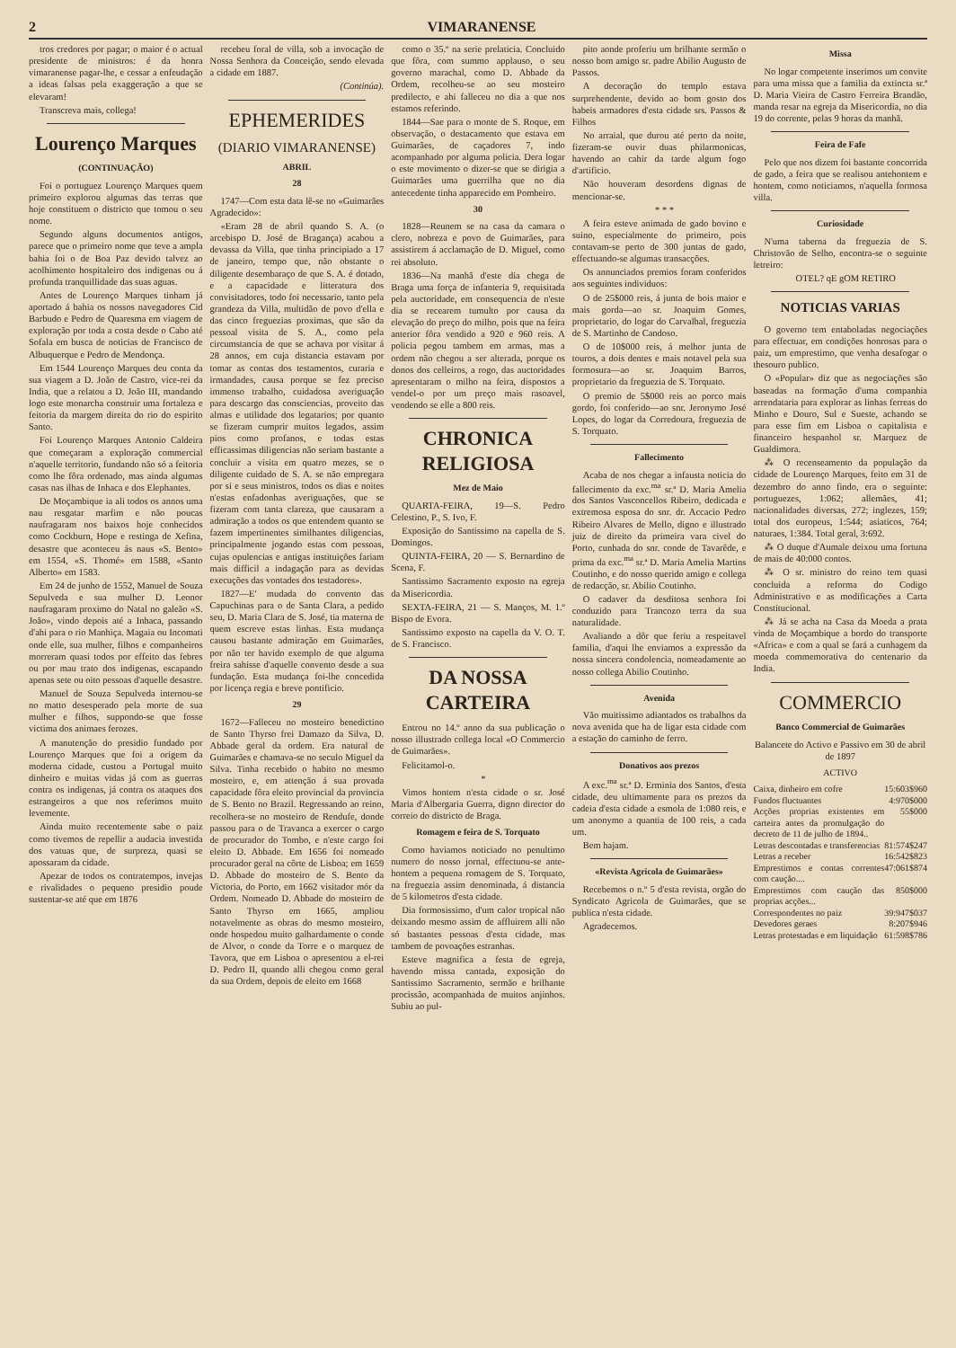2 VIMARANENSE
tros credores por pagar; o maior é o actual presidente de ministros: é da honra vimaranense pagar-lhe, e cessar a enfeudação a ideas falsas pela exaggeração a que se elevaram!
Transcreva mais, collega!
Lourenço Marques
(CONTINUAÇÃO)
Foi o portuguez Lourenço Marques quem primeiro explorou algumas das terras que hoje constituem o districto que tomou o seu nome.
Segundo alguns documentos antigos, parece que o primeiro nome que teve a ampla bahia foi o de Boa Paz devido talvez ao acolhimento hospitaleiro dos indigenas ou á profunda tranquillidade das suas aguas.
Antes de Lourenço Marques tinham já aportado á bahia os nossos navegadores Cid Barbudo e Pedro de Quaresma em viagem de exploração por toda a costa desde o Cabo até Sofala em busca de noticias de Francisco de Albuquerque e Pedro de Mendonça.
Em 1544 Lourenço Marques deu conta da sua viagem a D. João de Castro, vice-rei da India, que a relatou a D. João III, mandando logo este monarcha construir uma fortaleza e feitoria da margem direita do rio do espirito Santo.
Foi Lourenço Marques Antonio Caldeira que começaram a exploração commercial n'aquelle territorio, fundando não só a feitoria como lhe fôra ordenado, mas ainda algumas casas nas ilhas de Inhaca e dos Elephantes.
De Moçambique ia ali todos os annos uma nau resgatar marfim e não poucas naufragaram nos baixos hoje conhecidos como Cockburn, Hope e restinga de Xefina, desastre que aconteceu ás naus «S. Bento» em 1554, «S. Thomé» em 1588, «Santo Alberto» em 1583.
Em 24 de junho de 1552, Manuel de Souza Sepulveda e sua mulher D. Leonor naufragaram proximo do Natal no galeão «S. João», vindo depois até a Inhaca, passando d'ahi para o rio Manhiça. Magaia ou Incomati onde elle, sua mulher, filhos e companheiros morreram quasi todos por effeito das febres ou por mau trato dos indigenas, escapando apenas sete ou oito pessoas d'aquelle desastre.
Manuel de Souza Sepulveda internou-se no matto desesperado pela morte de sua mulher e filhos, suppondo-se que fosse victima dos animaes ferozes.
A manutenção do presidio fundado por Lourenço Marques que foi a origem da moderna cidade, custou a Portugal muito dinheiro e muitas vidas já com as guerras contra os indigenas, já contra os ataques dos estrangeiros a que nos referimos muito levemente.
Ainda muito recentemente sabe o paiz como tivemos de repellir a audacia investida dos vatuas que, de surpreza, quasi se apossaram da cidade.
Apezar de todos os contratempos, invejas e rivalidades o pequeno presidio poude sustentar-se até que em 1876
recebeu foral de villa, sob a invocação de Nossa Senhora da Conceição, sendo elevada a cidade em 1887.
(Continúa).
EPHEMERIDES
(DIARIO VIMARANENSE)
ABRIL
28
1747—Com esta data lê-se no «Guimarães Agradecido»:
«Eram 28 de abril quando S. A. (o arcebispo D. José de Bragança) acabou a devassa da Villa, que tinha principiado a 17 de janeiro, tempo que, não obstante o diligente desembaraço de que S. A. é dotado, e a capacidade e litteratura dos convisitadores, todo foi necessario, tanto pela grandeza da Villa, multidão de povo d'ella e das cinco freguezias proximas, que são da pessoal visita de S. A., como pela circumstancia de que se achava por visitar á 28 annos, em cuja distancia estavam por tomar as contas dos testamentos, curaria e irmandades, causa porque se fez preciso immenso trabalho, cuidadosa averiguação para descargo das consciencias, proveito das almas e utilidade dos legatarios; por quanto se fizeram cumprir muitos legados, assim pios como profanos, e todas estas efficassimas diligencias não seriam bastante a concluir a visita em quatro mezes, se o diligente cuidado de S. A. se não empregara por si e seus ministros, todos os dias e noites n'estas enfadonhas averiguações, que se fizeram com tanta clareza, que causaram a admiração a todos os que entendem quanto se fazem impertinentes similhantes diligencias, principalmente jogando estas com pessoas, cujas opulencias e antigas instituições fariam mais difficil a indagação para as devidas execuções das vontades dos testadores».
1827—E' mudada do convento das Capuchinas para o de Santa Clara, a pedido seu, D. Maria Clara de S. José, tia materna de quem escreve estas linhas. Esta mudança causou bastante admiração em Guimarães, por não ter havido exemplo de que alguma freira sahisse d'aquelle convento desde a sua fundação. Esta mudança foi-lhe concedida por licença regia e breve pontificio.
29
1672—Falleceu no mosteiro benedictino de Santo Thyrso frei Damazo da Silva, D. Abbade geral da ordem. Era natural de Guimarães e chamava-se no seculo Miguel da Silva. Tinha recebido o habito no mesmo mosteiro, e, em attenção á sua provada capacidade fôra eleito provincial da provincia de S. Bento no Brazil. Regressando ao reino, recolhera-se no mosteiro de Rendufe, donde passou para o de Travanca a exercer o cargo de procurador do Tombo, e n'este cargo foi eleito D. Abbade. Em 1656 foi nomeado procurador geral na côrte de Lisboa; em 1659 D. Abbade do mosteiro de S. Bento da Victoria, do Porto, em 1662 visitador mór da Ordem. Nomeado D. Abbade do mosteiro de Santo Thyrso em 1665, ampliou notavelmente as obras do mesmo mosteiro, onde hospedou muito galhardamente o conde de Alvor, o conde da Torre e o marquez de Tavora, que em Lisboa o apresentou a el-rei D. Pedro II, quando alli chegou como geral da sua Ordem, depois de eleito em 1668
como o 35.º na serie prelaticia. Concluido que fôra, com summo applauso, o seu governo marachal, como D. Abbade da Ordem, recolheu-se ao seu mosteiro predilecto, e ahi falleceu no dia a que nos estamos referindo.
1844—Sae para o monte de S. Roque, em observação, o destacamento que estava em Guimarães, de caçadores 7, indo acompanhado por alguma policia. Dera logar o este movimento o dizer-se que se dirigia a Guimarães uma guerrilha que no dia antecedente tinha apparecido em Pombeiro.
30
1828—Reunem se na casa da camara o clero, nobreza e povo de Guimarães, para assistirem á acclamação de D. Miguel, como rei absoluto.
1836—Na manhã d'este dia chega de Braga uma força de infanteria 9, requisitada pela auctoridade, em consequencia de n'este dia se recearem tumulto por causa da elevação do preço do milho, pois que na feira anterior fôra vendido a 920 e 960 reis. A policia pegou tambem em armas, mas a ordem não chegou a ser alterada, porque os donos dos celleiros, a rogo, das auctoridades apresentaram o milho na feira, dispostos a vendel-o por um preço mais rasoavel, vendendo se elle a 800 reis.
CHRONICA RELIGIOSA
Mez de Maio
QUARTA-FEIRA, 19—S. Pedro Celestino, P., S. Ivo, F.
Exposição do Santissimo na capella de S. Domingos.
QUINTA-FEIRA, 20 — S. Bernardino de Scena, F.
Santissimo Sacramento exposto na egreja da Misericordia.
SEXTA-FEIRA, 21 — S. Manços, M. 1.º Bispo de Evora.
Santissimo exposto na capella da V. O. T. de S. Francisco.
DA NOSSA CARTEIRA
Entrou no 14.º anno da sua publicação o nosso illustrado collega local «O Commercio de Guimarães».
Felicitamol-o.
*
Vimos hontem n'esta cidade o sr. José Maria d'Albergaria Guerra, digno director do correio do districto de Braga.
Romagem e feira de S. Torquato
Como haviamos noticiado no penultimo numero do nosso jornal, effectuou-se ante-hontem a pequena romagem de S. Torquato, na freguezia assim denominada, á distancia de 5 kilometros d'esta cidade.
Dia formosissimo, d'um calor tropical não deixando mesmo assim de affluirem alli não só bastantes pessoas d'esta cidade, mas tambem de povoações estranhas.
Esteve magnifica a festa de egreja, havendo missa cantada, exposição do Santissimo Sacramento, sermão e brilhante procissão, acompanhada de muitos anjinhos. Subiu ao pul-
pito aonde proferiu um brilhante sermão o nosso bom amigo sr. padre Abilio Augusto de Passos.
A decoração do templo estava surprehendente, devido ao bom gosto dos habeis armadores d'esta cidade srs. Passos & Filhos
No arraial, que durou até perto da noite, fizeram-se ouvir duas philarmonicas, havendo ao cahir da tarde algum fogo d'artificio.
Não houveram desordens dignas de mencionar-se.
* * *
A feira esteve animada de gado bovino e suino, especialmente do primeiro, pois contavam-se perto de 300 juntas de gado, effectuando-se algumas transacções.
Os annunciados premios foram conferidos aos seguintes individuos:
O de 25$000 reis, á junta de bois maior e mais gorda—ao sr. Joaquim Gomes, proprietario, do logar do Carvalhal, freguezia de S. Martinho de Candoso.
O de 10$000 reis, á melhor junta de touros, a dois dentes e mais notavel pela sua formosura—ao sr. Joaquim Barros, proprietario da freguezia de S. Torquato.
O premio de 5$000 reis ao porco mais gordo, foi conferido—ao snr. Jeronymo José Lopes, do logar da Corredoura, freguezia de S. Torquato.
Fallecimento
Acaba de nos chegar a infausta noticia do fallecimento da exc.<sup>ma</sup> sr.ª D. Maria Amelia dos Santos Vasconcellos Ribeiro, dedicada e extremosa esposa do snr. dr. Accacio Pedro Ribeiro Alvares de Mello, digno e illustrado juiz de direito da primeira vara civel do Porto, cunhada do snr. conde de Tavarêde, e prima da exc.<sup>ma</sup> sr.ª D. Maria Amelia Martins Coutinho, e do nosso querido amigo e collega de redacção, sr. Abilio Coutinho.
O cadaver da desditosa senhora foi conduzido para Trancozo terra da sua naturalidade.
Avaliando a dôr que feriu a respeitavel familia, d'aqui lhe enviamos a expressão da nossa sincera condolencia, nomeadamente ao nosso collega Abilio Coutinho.
Avenida
Vão muitissimo adiantados os trabalhos da nova avenida que ha de ligar esta cidade com a estação do caminho de ferro.
Donativos aos prezos
A exc.<sup>ma</sup> sr.ª D. Erminia dos Santos, d'esta cidade, deu ultimamente para os prezos da cadeia d'esta cidade a esmola de 1:080 reis, e um anonymo a quantia de 100 reis, a cada um.
Bem hajam.
«Revista Agricola de Guimarães»
Recebemos o n.º 5 d'esta revista, orgão do Syndicato Agricola de Guimarães, que se publica n'esta cidade.
Agradecemos.
Missa
No logar competente inserimos um convite para uma missa que a familia da extincta sr.ª D. Maria Vieira de Castro Ferreira Brandão, manda resar na egreja da Misericordia, no dia 19 do corrente, pelas 9 horas da manhã.
Feira de Fafe
Pelo que nos dizem foi bastante concorrida de gado, a feira que se realisou antehontem e hontem, como noticiamos, n'aquella formosa villa.
Curiosidade
N'uma taberna da freguezia de S. Christovão de Selho, encontra-se o seguinte letreiro:
OTEL? qE gOM RETIRO
NOTICIAS VARIAS
O governo tem entaboladas negociações para effectuar, em condições honrosas para o paiz, um emprestimo, que venha desafogar o thesouro publico.
O «Popular» diz que as negociações são baseadas na formação d'uma companhia arrendataria para explorar as linhas ferreas do Minho e Douro, Sul e Sueste, achando se para esse fim em Lisboa o capitalista e financeiro hespanhol sr. Marquez de Gualdimora.
⁂ O recenseamento da população da cidade de Lourenço Marques, feito em 31 de dezembro do anno findo, era o seguinte: portuguezes, 1:062; allemães, 41; nacionalidades diversas, 272; inglezes, 159; total dos europeus, 1:544; asiaticos, 764; naturaes, 1:384. Total geral, 3:692.
⁂ O duque d'Aumale deixou uma fortuna de mais de 40:000 contos.
⁂ O sr. ministro do reino tem quasi concluida a reforma do Codigo Administrativo e as modificações a Carta Constitucional.
⁂ Já se acha na Casa da Moeda a prata vinda de Moçambique a bordo do transporte «Africa» e com a qual se fará a cunhagem da moeda commemorativa do centenario da India.
COMMERCIO
Banco Commercial de Guimarães
Balancete do Activo e Passivo em 30 de abril de 1897
ACTIVO
| Caixa, dinheiro em cofre | 15:603$960 |
| Fundos fluctuantes | 4:970$000 |
| Acções proprias existentes em carteira antes da promulgação do decreto de 11 de julho de 1894.. | 55$000 |
| Letras descontadas e transferencias | 81:574$247 |
| Letras a receber | 16:542$823 |
| Emprestimos e contas correntes com caução.... | 47:061$874 |
| Emprestimos com caução das proprias acções... | 850$000 |
| Correspondentes no paiz | 39:947$037 |
| Devedores geraes | 8:207$946 |
| Letras protestadas e em liquidação | 61:598$786 |